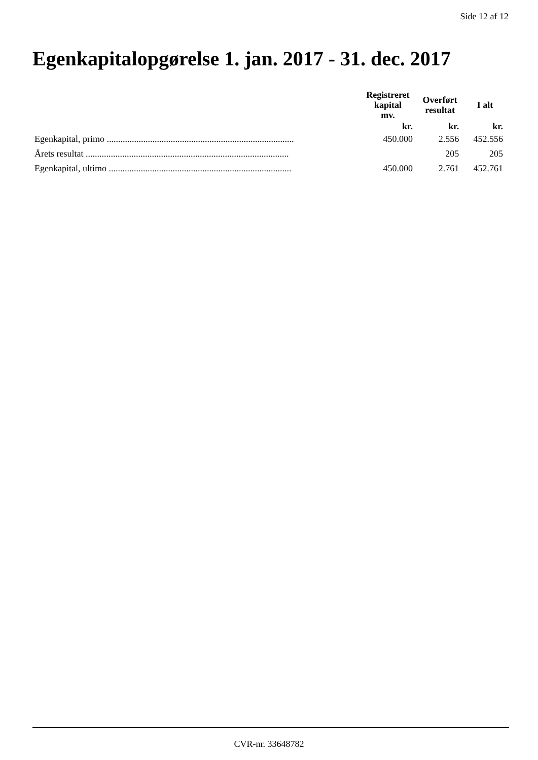Side 12 af 12
Egenkapitalopgørelse 1. jan. 2017 - 31. dec. 2017
| | Registreret kapital mv. | Overført resultat | I alt |
| --- | --- | --- | --- |
| | kr. | kr. | kr. |
| Egenkapital, primo .................................................................................. | 450.000 | 2.556 | 452.556 |
| Årets resultat ......................................................................................... | | 205 | 205 |
| Egenkapital, ultimo ................................................................................ | 450.000 | 2.761 | 452.761 |
CVR-nr. 33648782